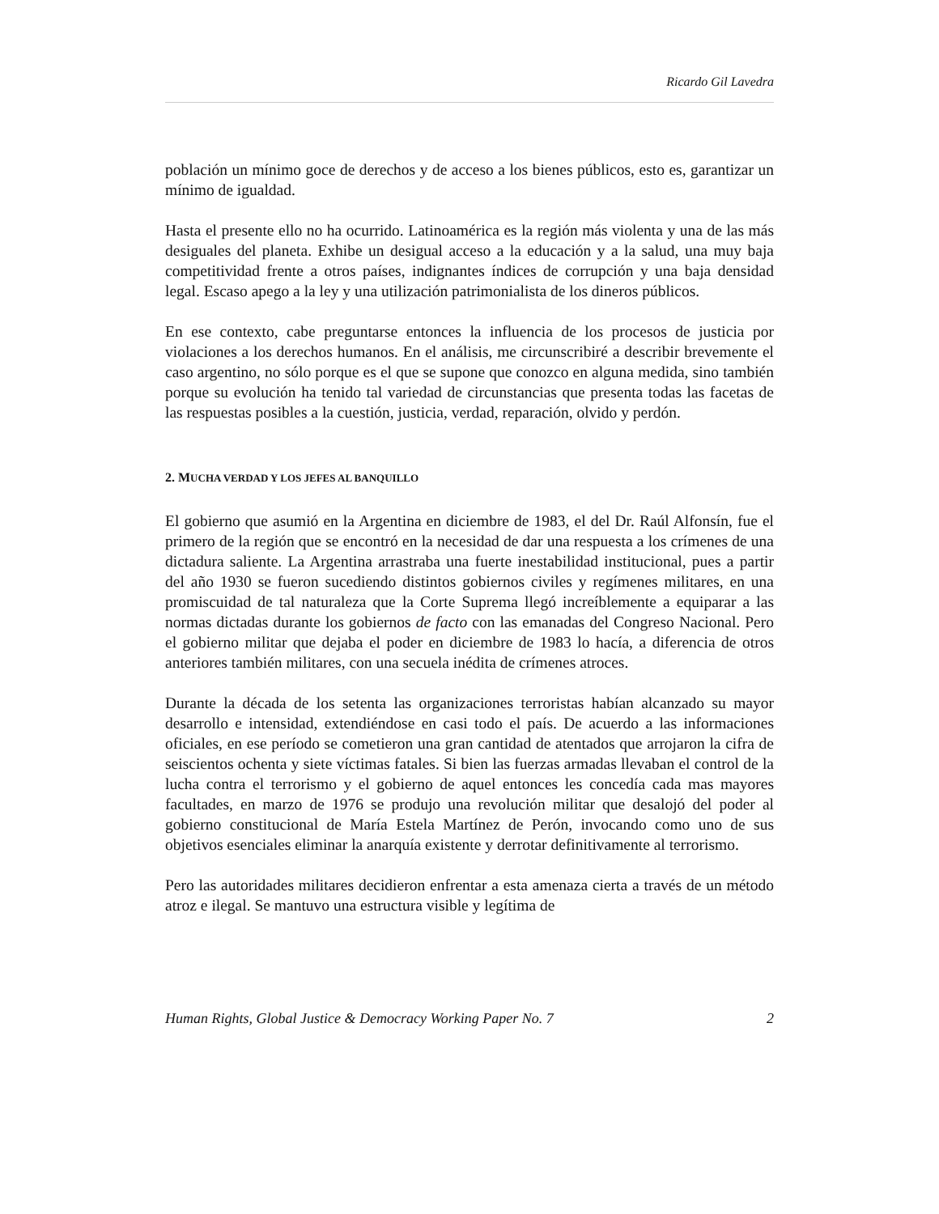Ricardo Gil Lavedra
población un mínimo goce de derechos y de acceso a los bienes públicos, esto es, garantizar un mínimo de igualdad.
Hasta el presente ello no ha ocurrido. Latinoamérica es la región más violenta y una de las más desiguales del planeta. Exhibe un desigual acceso a la educación y a la salud, una muy baja competitividad frente a otros países, indignantes índices de corrupción y una baja densidad legal. Escaso apego a la ley y una utilización patrimonialista de los dineros públicos.
En ese contexto, cabe preguntarse entonces la influencia de los procesos de justicia por violaciones a los derechos humanos. En el análisis, me circunscribiré a describir brevemente el caso argentino, no sólo porque es el que se supone que conozco en alguna medida, sino también porque su evolución ha tenido tal variedad de circunstancias que presenta todas las facetas de las respuestas posibles a la cuestión, justicia, verdad, reparación, olvido y perdón.
2. MUCHA VERDAD Y LOS JEFES AL BANQUILLO
El gobierno que asumió en la Argentina en diciembre de 1983, el del Dr. Raúl Alfonsín, fue el primero de la región que se encontró en la necesidad de dar una respuesta a los crímenes de una dictadura saliente. La Argentina arrastraba una fuerte inestabilidad institucional, pues a partir del año 1930 se fueron sucediendo distintos gobiernos civiles y regímenes militares, en una promiscuidad de tal naturaleza que la Corte Suprema llegó increíblemente a equiparar a las normas dictadas durante los gobiernos de facto con las emanadas del Congreso Nacional. Pero el gobierno militar que dejaba el poder en diciembre de 1983 lo hacía, a diferencia de otros anteriores también militares, con una secuela inédita de crímenes atroces.
Durante la década de los setenta las organizaciones terroristas habían alcanzado su mayor desarrollo e intensidad, extendiéndose en casi todo el país. De acuerdo a las informaciones oficiales, en ese período se cometieron una gran cantidad de atentados que arrojaron la cifra de seiscientos ochenta y siete víctimas fatales. Si bien las fuerzas armadas llevaban el control de la lucha contra el terrorismo y el gobierno de aquel entonces les concedía cada mas mayores facultades, en marzo de 1976 se produjo una revolución militar que desalojó del poder al gobierno constitucional de María Estela Martínez de Perón, invocando como uno de sus objetivos esenciales eliminar la anarquía existente y derrotar definitivamente al terrorismo.
Pero las autoridades militares decidieron enfrentar a esta amenaza cierta a través de un método atroz e ilegal. Se mantuvo una estructura visible y legítima de
Human Rights, Global Justice & Democracy Working Paper No. 7 2